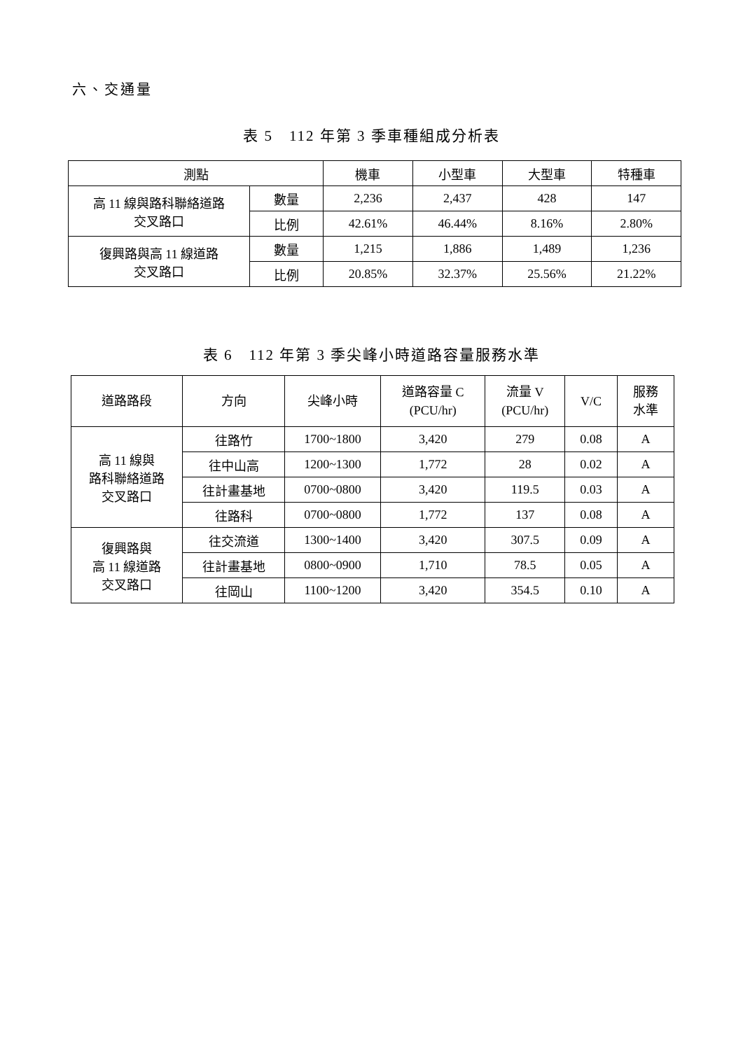六、交通量
表 5　112 年第 3 季車種組成分析表
| 測點 | | 機車 | 小型車 | 大型車 | 特種車 |
| --- | --- | --- | --- | --- | --- |
| 高 11 線與路科聯絡道路 交叉路口 | 數量 | 2,236 | 2,437 | 428 | 147 |
| | 比例 | 42.61% | 46.44% | 8.16% | 2.80% |
| 復興路與高 11 線道路 交叉路口 | 數量 | 1,215 | 1,886 | 1,489 | 1,236 |
| | 比例 | 20.85% | 32.37% | 25.56% | 21.22% |
表 6　112 年第 3 季尖峰小時道路容量服務水準
| 道路路段 | 方向 | 尖峰小時 | 道路容量 C (PCU/hr) | 流量 V (PCU/hr) | V/C | 服務 水準 |
| --- | --- | --- | --- | --- | --- | --- |
| 高 11 線與 路科聯絡道路 交叉路口 | 往路竹 | 1700~1800 | 3,420 | 279 | 0.08 | A |
| | 往中山高 | 1200~1300 | 1,772 | 28 | 0.02 | A |
| | 往計畫基地 | 0700~0800 | 3,420 | 119.5 | 0.03 | A |
| | 往路科 | 0700~0800 | 1,772 | 137 | 0.08 | A |
| 復興路與 高 11 線道路 交叉路口 | 往交流道 | 1300~1400 | 3,420 | 307.5 | 0.09 | A |
| | 往計畫基地 | 0800~0900 | 1,710 | 78.5 | 0.05 | A |
| | 往岡山 | 1100~1200 | 3,420 | 354.5 | 0.10 | A |